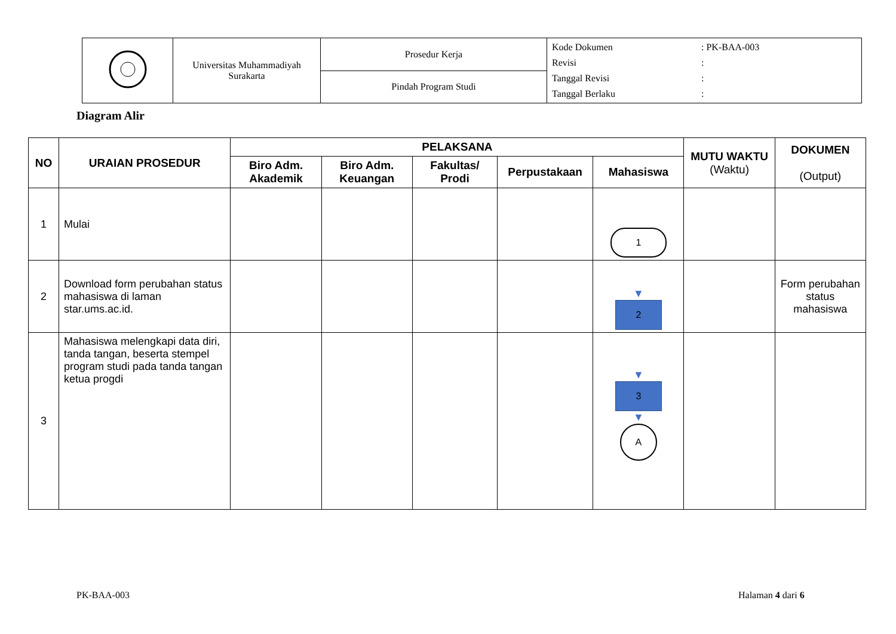| | Universitas Muhammadiyah Surakarta | Prosedur Kerja | Kode Dokumen : PK-BAA-003 Revisi : Tanggal Revisi : Tanggal Berlaku : |
| | | Pindah Program Studi | |
Diagram Alir
| NO | URAIAN PROSEDUR | PELAKSANA | | | | | MUTU WAKTU (Waktu) | DOKUMEN (Output) |
| --- | --- | --- | --- | --- | --- | --- | --- | --- |
| | | Biro Adm. Akademik | Biro Adm. Keuangan | Fakultas/ Prodi | Perpustakaan | Mahasiswa | | |
| 1 | Mulai | | | | | 1 | | |
| 2 | Download form perubahan status mahasiswa di laman star.ums.ac.id. | | | | | ▼ 2 | | Form perubahan status mahasiswa |
| 3 | Mahasiswa melengkapi data diri, tanda tangan, beserta stempel program studi pada tanda tangan ketua progdi | | | | | ▼ 3 ▼ A | | |
PK-BAA-003 Halaman 4 dari 6